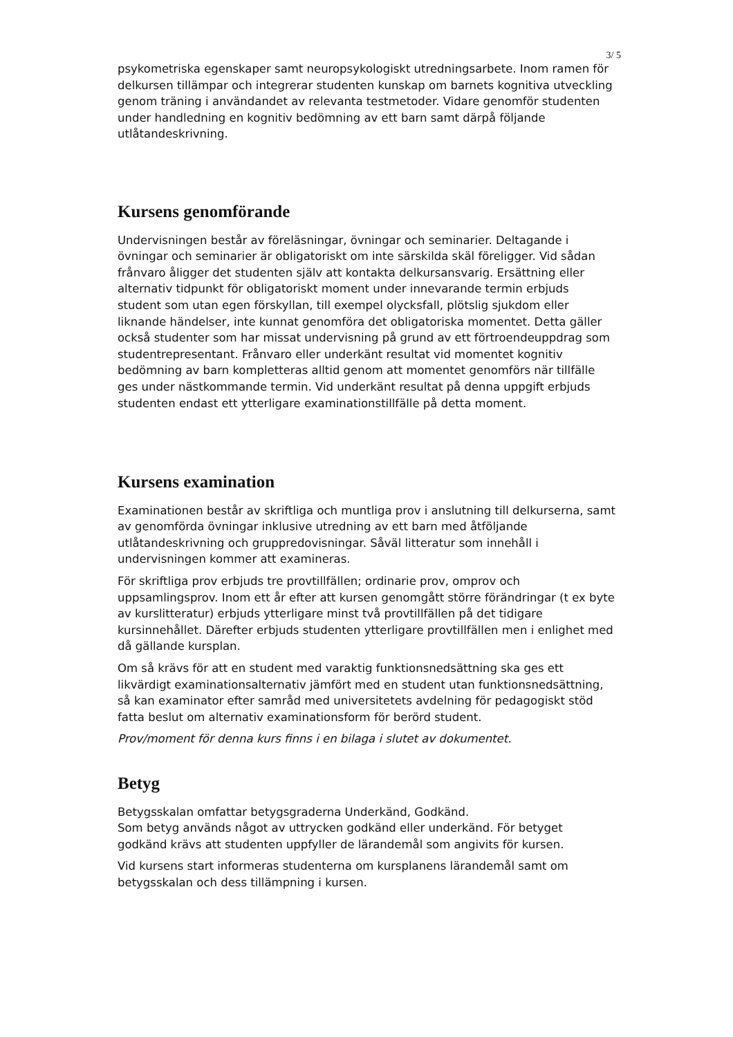3/ 5
psykometriska egenskaper samt neuropsykologiskt utredningsarbete. Inom ramen för delkursen tillämpar och integrerar studenten kunskap om barnets kognitiva utveckling genom träning i användandet av relevanta testmetoder. Vidare genomför studenten under handledning en kognitiv bedömning av ett barn samt därpå följande utlåtandeskrivning.
Kursens genomförande
Undervisningen består av föreläsningar, övningar och seminarier. Deltagande i övningar och seminarier är obligatoriskt om inte särskilda skäl föreligger. Vid sådan frånvaro åligger det studenten själv att kontakta delkursansvarig. Ersättning eller alternativ tidpunkt för obligatoriskt moment under innevarande termin erbjuds student som utan egen förskyllan, till exempel olycksfall, plötslig sjukdom eller liknande händelser, inte kunnat genomföra det obligatoriska momentet. Detta gäller också studenter som har missat undervisning på grund av ett förtroendeuppdrag som studentrepresentant. Frånvaro eller underkänt resultat vid momentet kognitiv bedömning av barn kompletteras alltid genom att momentet genomförs när tillfälle ges under nästkommande termin. Vid underkänt resultat på denna uppgift erbjuds studenten endast ett ytterligare examinationstillfälle på detta moment.
Kursens examination
Examinationen består av skriftliga och muntliga prov i anslutning till delkurserna, samt av genomförda övningar inklusive utredning av ett barn med åtföljande utlåtandeskrivning och gruppredovisningar. Såväl litteratur som innehåll i undervisningen kommer att examineras.
För skriftliga prov erbjuds tre provtillfällen; ordinarie prov, omprov och uppsamlingsprov. Inom ett år efter att kursen genomgått större förändringar (t ex byte av kurslitteratur) erbjuds ytterligare minst två provtillfällen på det tidigare kursinnehållet. Därefter erbjuds studenten ytterligare provtillfällen men i enlighet med då gällande kursplan.
Om så krävs för att en student med varaktig funktionsnedsättning ska ges ett likvärdigt examinationsalternativ jämfört med en student utan funktionsnedsättning, så kan examinator efter samråd med universitetets avdelning för pedagogiskt stöd fatta beslut om alternativ examinationsform för berörd student.
Prov/moment för denna kurs finns i en bilaga i slutet av dokumentet.
Betyg
Betygsskalan omfattar betygsgraderna Underkänd, Godkänd.
Som betyg används något av uttrycken godkänd eller underkänd. För betyget godkänd krävs att studenten uppfyller de lärandemål som angivits för kursen.
Vid kursens start informeras studenterna om kursplanens lärandemål samt om betygsskalan och dess tillämpning i kursen.